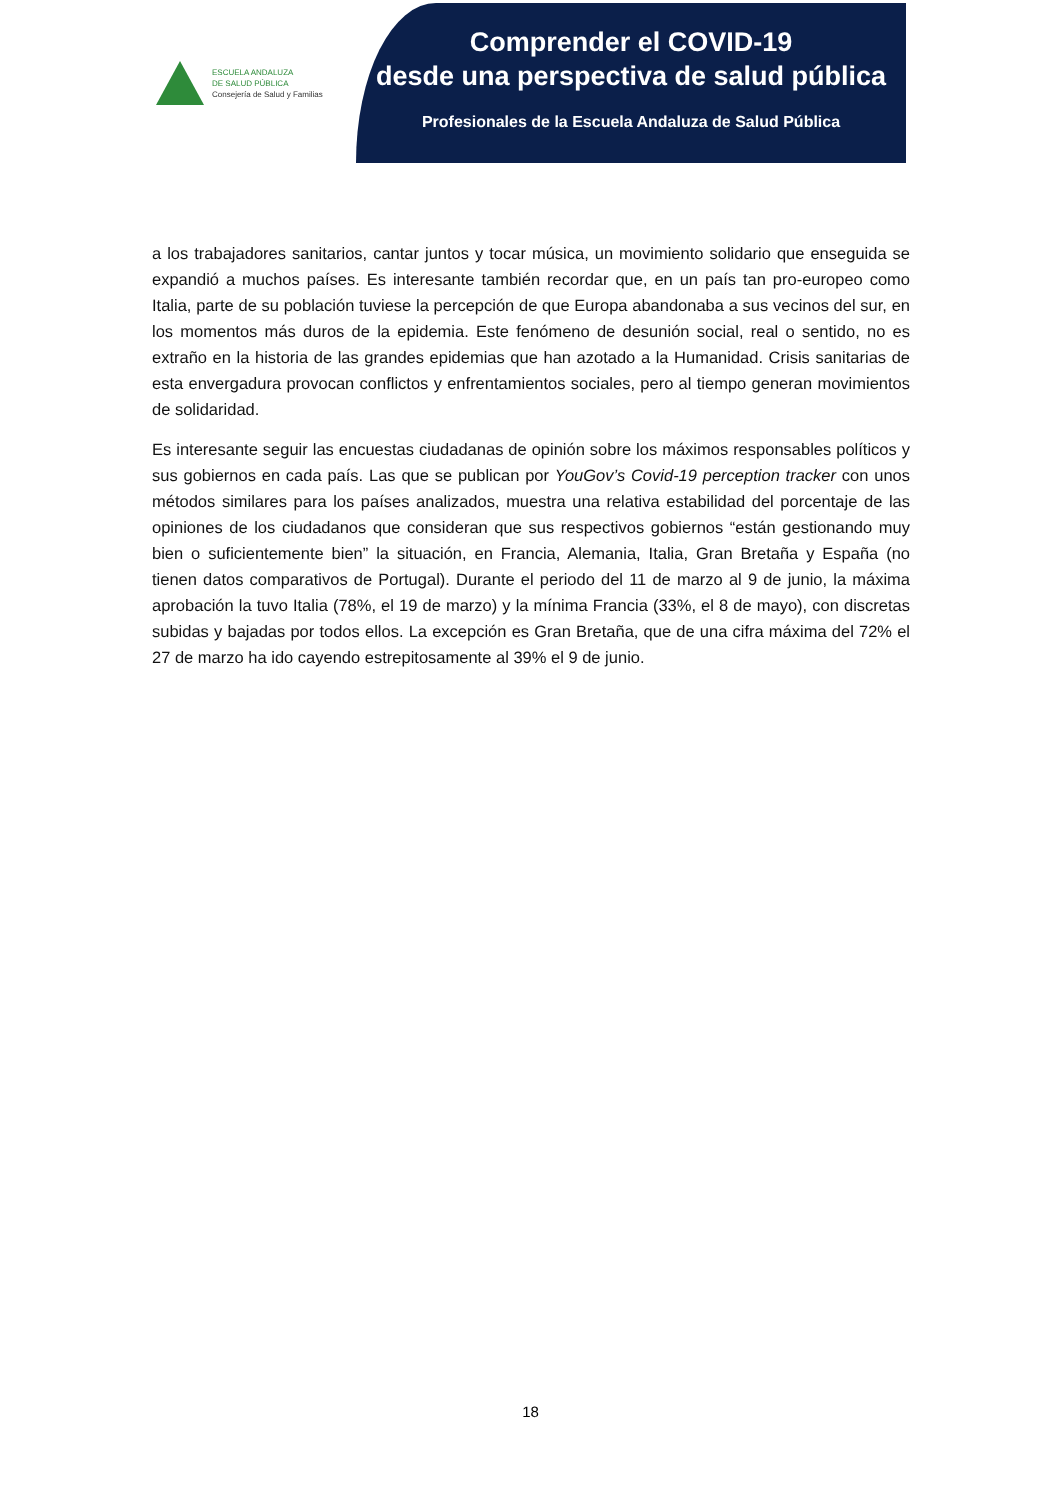ESCUELA ANDALUZA
DE SALUD PÚBLICA
Consejería de Salud y Familias
Comprender el COVID-19
desde una perspectiva de salud pública
Profesionales de la Escuela Andaluza de Salud Pública
a los trabajadores sanitarios, cantar juntos y tocar música, un movimiento solidario que enseguida se expandió a muchos países. Es interesante también recordar que, en un país tan pro-europeo como Italia, parte de su población tuviese la percepción de que Europa abandonaba a sus vecinos del sur, en los momentos más duros de la epidemia. Este fenómeno de desunión social, real o sentido, no es extraño en la historia de las grandes epidemias que han azotado a la Humanidad. Crisis sanitarias de esta envergadura provocan conflictos y enfrentamientos sociales, pero al tiempo generan movimientos de solidaridad.
Es interesante seguir las encuestas ciudadanas de opinión sobre los máximos responsables políticos y sus gobiernos en cada país. Las que se publican por YouGov’s Covid-19 perception tracker con unos métodos similares para los países analizados, muestra una relativa estabilidad del porcentaje de las opiniones de los ciudadanos que consideran que sus respectivos gobiernos “están gestionando muy bien o suficientemente bien” la situación, en Francia, Alemania, Italia, Gran Bretaña y España (no tienen datos comparativos de Portugal). Durante el periodo del 11 de marzo al 9 de junio, la máxima aprobación la tuvo Italia (78%, el 19 de marzo) y la mínima Francia (33%, el 8 de mayo), con discretas subidas y bajadas por todos ellos. La excepción es Gran Bretaña, que de una cifra máxima del 72% el 27 de marzo ha ido cayendo estrepitosamente al 39% el 9 de junio.
18